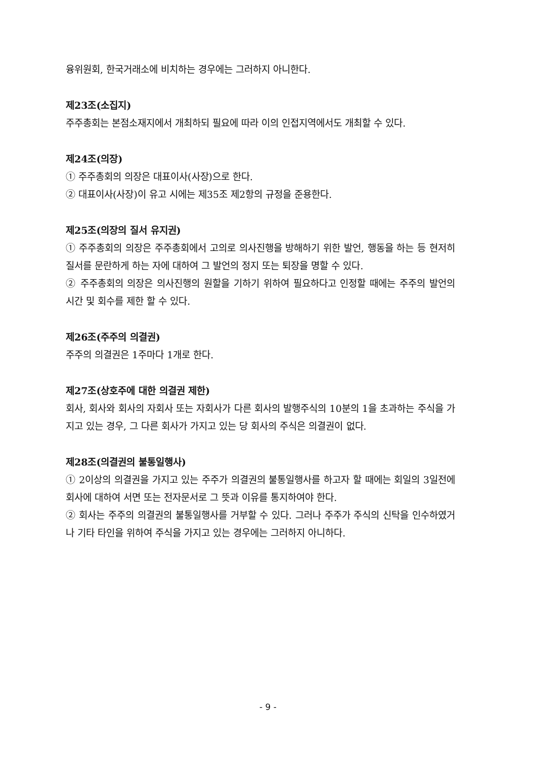융위원회, 한국거래소에 비치하는 경우에는 그러하지 아니한다.
제23조(소집지)
주주총회는 본점소재지에서 개최하되 필요에 따라 이의 인접지역에서도 개최할 수 있다.
제24조(의장)
① 주주총회의 의장은 대표이사(사장)으로 한다.
② 대표이사(사장)이 유고 시에는 제35조 제2항의 규정을 준용한다.
제25조(의장의 질서 유지권)
① 주주총회의 의장은 주주총회에서 고의로 의사진행을 방해하기 위한 발언, 행동을 하는 등 현저히 질서를 문란하게 하는 자에 대하여 그 발언의 정지 또는 퇴장을 명할 수 있다.
② 주주총회의 의장은 의사진행의 원할을 기하기 위하여 필요하다고 인정할 때에는 주주의 발언의 시간 및 회수를 제한 할 수 있다.
제26조(주주의 의결권)
주주의 의결권은 1주마다 1개로 한다.
제27조(상호주에 대한 의결권 제한)
회사, 회사와 회사의 자회사 또는 자회사가 다른 회사의 발행주식의 10분의 1을 초과하는 주식을 가지고 있는 경우, 그 다른 회사가 가지고 있는 당 회사의 주식은 의결권이 없다.
제28조(의결권의 불통일행사)
① 2이상의 의결권을 가지고 있는 주주가 의결권의 불통일행사를 하고자 할 때에는 회일의 3일전에 회사에 대하여 서면 또는 전자문서로 그 뜻과 이유를 통지하여야 한다.
② 회사는 주주의 의결권의 불통일행사를 거부할 수 있다. 그러나 주주가 주식의 신탁을 인수하였거나 기타 타인을 위하여 주식을 가지고 있는 경우에는 그러하지 아니하다.
- 9 -